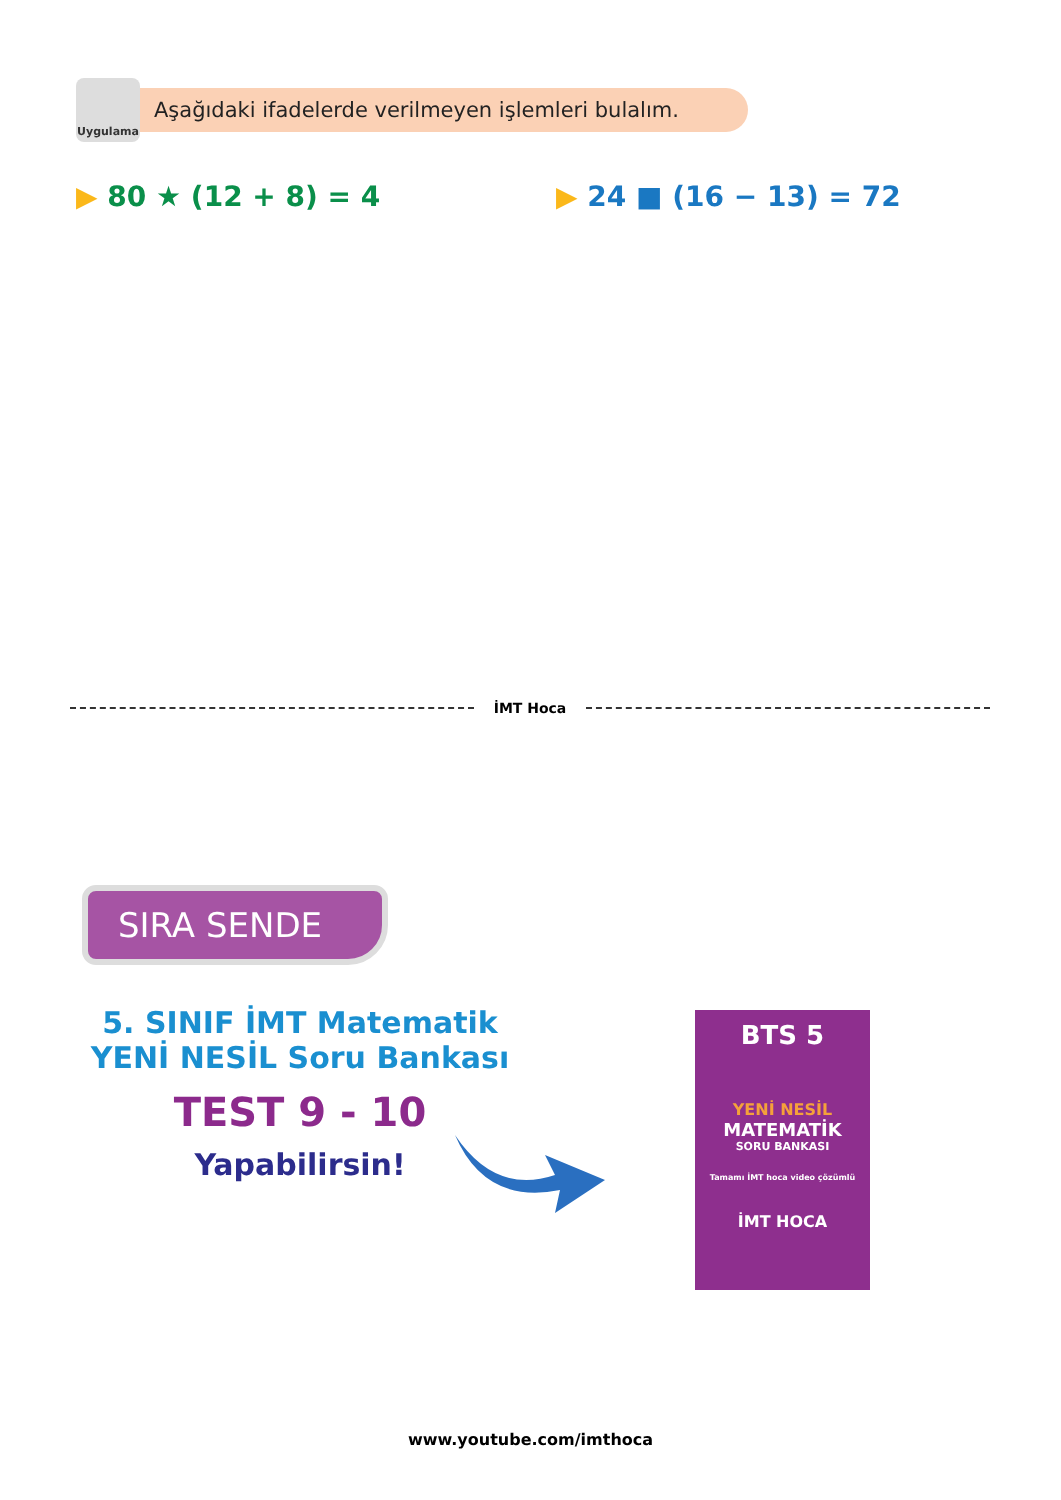Uygulama
Aşağıdaki ifadelerde verilmeyen işlemleri bulalım.
▶ 80 ★ (12 + 8) = 4 ▶ 24 ■ (16 − 13) = 72
İMT Hoca
SIRA SENDE
5. SINIF İMT Matematik
YENİ NESİL Soru Bankası
TEST 9 - 10
Yapabilirsin!
BTS 5
YENİ NESİL
MATEMATİK
SORU BANKASI
Tamamı İMT hoca video çözümlü
İMT HOCA
www.youtube.com/imthoca